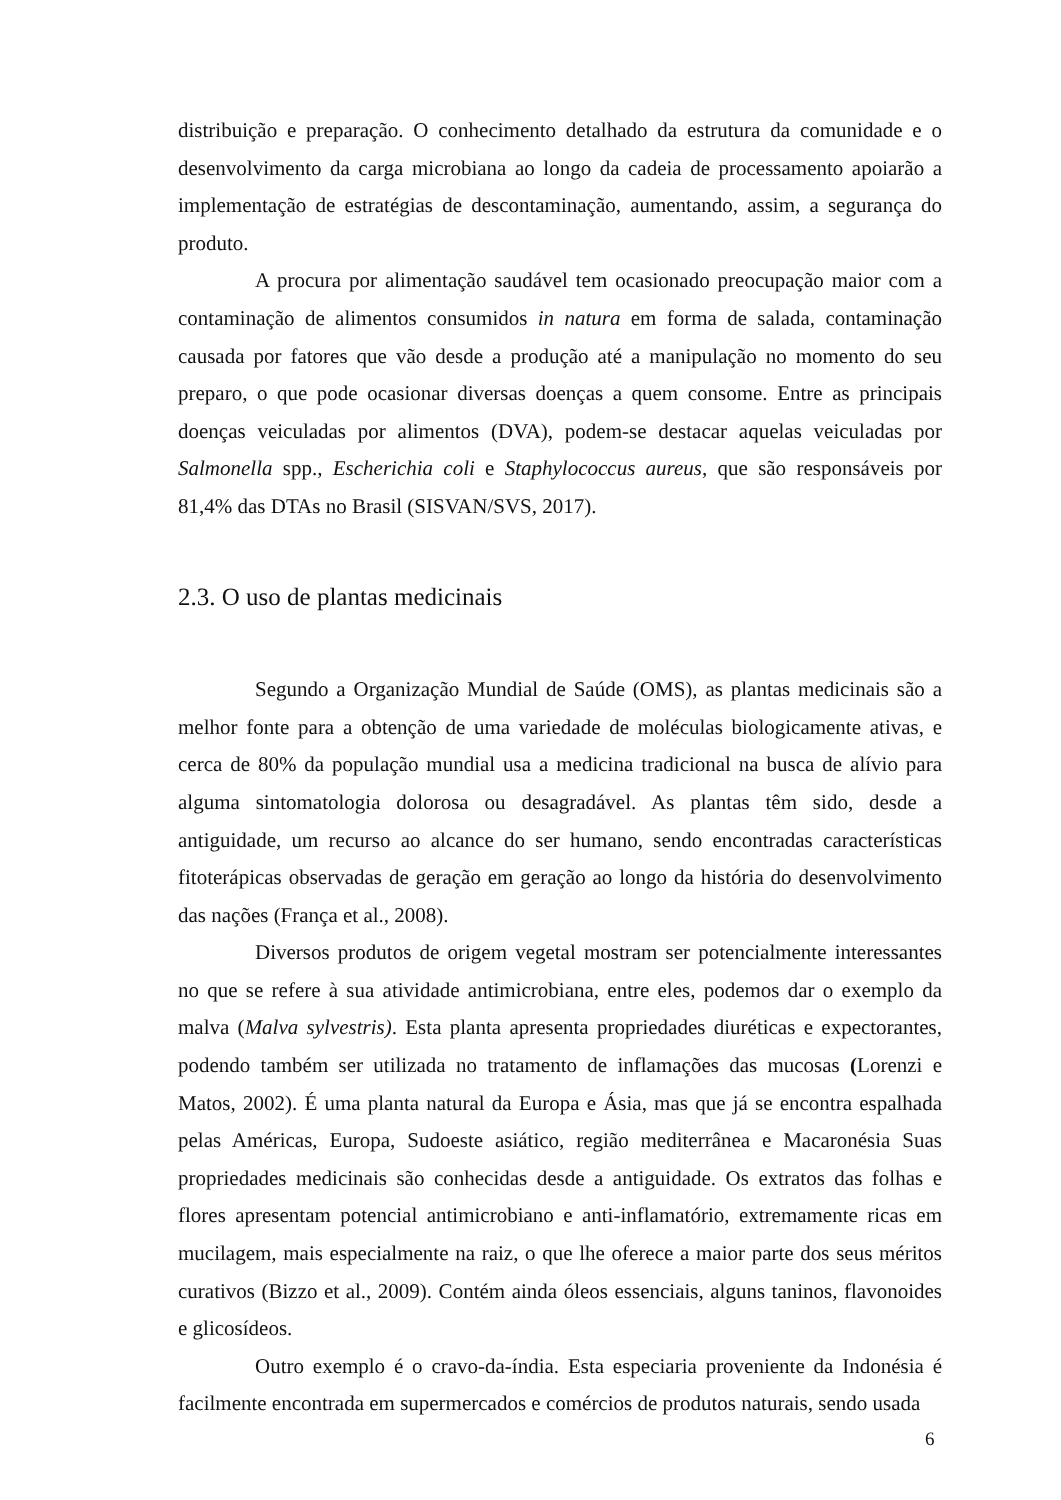distribuição e preparação. O conhecimento detalhado da estrutura da comunidade e o desenvolvimento da carga microbiana ao longo da cadeia de processamento apoiarão a implementação de estratégias de descontaminação, aumentando, assim, a segurança do produto.
A procura por alimentação saudável tem ocasionado preocupação maior com a contaminação de alimentos consumidos in natura em forma de salada, contaminação causada por fatores que vão desde a produção até a manipulação no momento do seu preparo, o que pode ocasionar diversas doenças a quem consome. Entre as principais doenças veiculadas por alimentos (DVA), podem-se destacar aquelas veiculadas por Salmonella spp., Escherichia coli e Staphylococcus aureus, que são responsáveis por 81,4% das DTAs no Brasil (SISVAN/SVS, 2017).
2.3. O uso de plantas medicinais
Segundo a Organização Mundial de Saúde (OMS), as plantas medicinais são a melhor fonte para a obtenção de uma variedade de moléculas biologicamente ativas, e cerca de 80% da população mundial usa a medicina tradicional na busca de alívio para alguma sintomatologia dolorosa ou desagradável. As plantas têm sido, desde a antiguidade, um recurso ao alcance do ser humano, sendo encontradas características fitoterápicas observadas de geração em geração ao longo da história do desenvolvimento das nações (França et al., 2008).
Diversos produtos de origem vegetal mostram ser potencialmente interessantes no que se refere à sua atividade antimicrobiana, entre eles, podemos dar o exemplo da malva (Malva sylvestris). Esta planta apresenta propriedades diuréticas e expectorantes, podendo também ser utilizada no tratamento de inflamações das mucosas (Lorenzi e Matos, 2002). É uma planta natural da Europa e Ásia, mas que já se encontra espalhada pelas Américas, Europa, Sudoeste asiático, região mediterrânea e Macaronésia Suas propriedades medicinais são conhecidas desde a antiguidade. Os extratos das folhas e flores apresentam potencial antimicrobiano e anti-inflamatório, extremamente ricas em mucilagem, mais especialmente na raiz, o que lhe oferece a maior parte dos seus méritos curativos (Bizzo et al., 2009). Contém ainda óleos essenciais, alguns taninos, flavonoides e glicosídeos.
Outro exemplo é o cravo-da-índia. Esta especiaria proveniente da Indonésia é facilmente encontrada em supermercados e comércios de produtos naturais, sendo usada
6